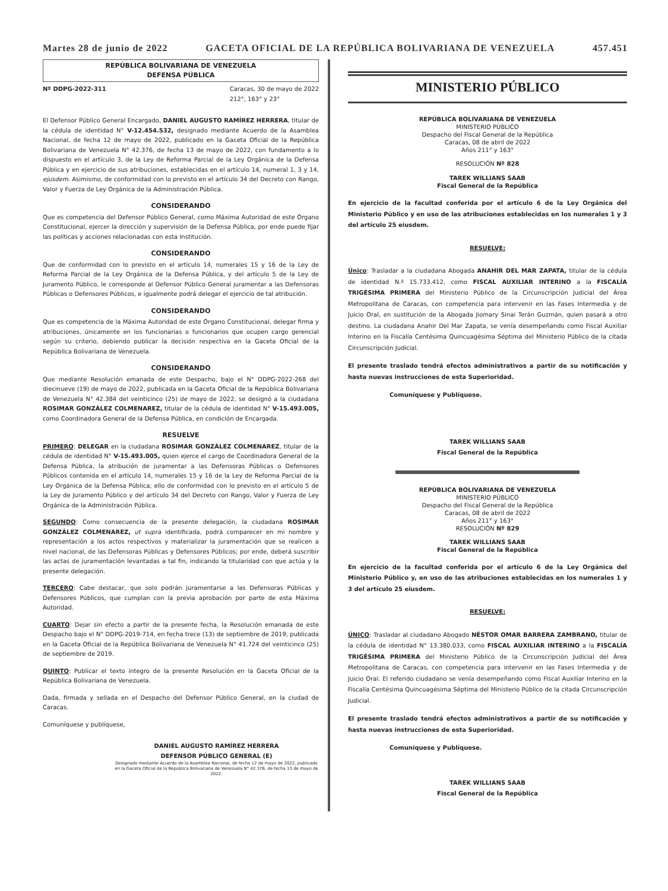Martes 28 de junio de 2022 GACETA OFICIAL DE LA REPÚBLICA BOLIVARIANA DE VENEZUELA 457.451
REPÚBLICA BOLIVARIANA DE VENEZUELA
DEFENSA PÚBLICA
Nº DDPG-2022-311 Caracas, 30 de mayo de 2022
212°, 163° y 23°
El Defensor Público General Encargado, DANIEL AUGUSTO RAMÍREZ HERRERA, titular de la cédula de identidad N° V-12.454.532, designado mediante Acuerdo de la Asamblea Nacional, de fecha 12 de mayo de 2022, publicado en la Gaceta Oficial de la República Bolivariana de Venezuela N° 42.376, de fecha 13 de mayo de 2022, con fundamento a lo dispuesto en el artículo 3, de la Ley de Reforma Parcial de la Ley Orgánica de la Defensa Pública y en ejercicio de sus atribuciones, establecidas en el artículo 14, numeral 1, 3 y 14, ejusdem. Asimismo, de conformidad con lo previsto en el artículo 34 del Decreto con Rango, Valor y Fuerza de Ley Orgánica de la Administración Pública.
CONSIDERANDO
Que es competencia del Defensor Público General, como Máxima Autoridad de este Órgano Constitucional, ejercer la dirección y supervisión de la Defensa Pública, por ende puede fijar las políticas y acciones relacionadas con esta Institución.
CONSIDERANDO
Que de conformidad con lo previsto en el artículo 14, numerales 15 y 16 de la Ley de Reforma Parcial de la Ley Orgánica de la Defensa Pública, y del artículo 5 de la Ley de Juramento Público, le corresponde al Defensor Público General juramentar a las Defensoras Públicas o Defensores Públicos, e igualmente podrá delegar el ejercicio de tal atribución.
CONSIDERANDO
Que es competencia de la Máxima Autoridad de este Órgano Constitucional, delegar firma y atribuciones, únicamente en los funcionarias o funcionarios que ocupen cargo gerencial según su criterio, debiendo publicar la decisión respectiva en la Gaceta Oficial de la República Bolivariana de Venezuela.
CONSIDERANDO
Que mediante Resolución emanada de este Despacho, bajo el N° DDPG-2022-268 del diecinueve (19) de mayo de 2022, publicada en la Gaceta Oficial de la República Bolivariana de Venezuela N° 42.384 del veinticinco (25) de mayo de 2022, se designó a la ciudadana ROSIMAR GONZÁLEZ COLMENAREZ, titular de la cédula de identidad N° V-15.493.005, como Coordinadora General de la Defensa Pública, en condición de Encargada.
RESUELVE
PRIMERO: DELEGAR en la ciudadana ROSIMAR GONZÁLEZ COLMENAREZ, titular de la cédula de identidad N° V-15.493.005, quien ejerce el cargo de Coordinadora General de la Defensa Pública, la atribución de juramentar a las Defensoras Públicas o Defensores Públicos contenida en el artículo 14, numerales 15 y 16 de la Ley de Reforma Parcial de la Ley Orgánica de la Defensa Pública; ello de conformidad con lo previsto en el artículo 5 de la Ley de Juramento Público y del artículo 34 del Decreto con Rango, Valor y Fuerza de Ley Orgánica de la Administración Pública.
SEGUNDO: Como consecuencia de la presente delegación, la ciudadana ROSIMAR GONZÁLEZ COLMENAREZ, ut supra identificada, podrá comparecer en mi nombre y representación a los actos respectivos y materializar la juramentación que se realicen a nivel nacional, de las Defensoras Públicas y Defensores Públicos; por ende, deberá suscribir las actas de juramentación levantadas a tal fin, indicando la titularidad con que actúa y la presente delegación.
TERCERO: Cabe destacar, que solo podrán juramentarse a las Defensoras Públicas y Defensores Públicos, que cumplan con la previa aprobación por parte de esta Máxima Autoridad.
CUARTO: Dejar sin efecto a partir de la presente fecha, la Resolución emanada de este Despacho bajo el N° DDPG-2019-714, en fecha trece (13) de septiembre de 2019, publicada en la Gaceta Oficial de la República Bolivariana de Venezuela N° 41.724 del veinticinco (25) de septiembre de 2019.
QUINTO: Publicar el texto íntegro de la presente Resolución en la Gaceta Oficial de la República Bolivariana de Venezuela.
Dada, firmada y sellada en el Despacho del Defensor Público General, en la ciudad de Caracas.
Comuníquese y publíquese,
DANIEL AUGUSTO RAMÍREZ HERRERA
DEFENSOR PÚBLICO GENERAL (E)
Designado mediante Acuerdo de la Asamblea Nacional, de fecha 12 de mayo de 2022, publicado en la Gaceta Oficial de la República Bolivariana de Venezuela N° 42.376, de fecha 13 de mayo de 2022.
MINISTERIO PÚBLICO
REPÚBLICA BOLIVARIANA DE VENEZUELA
MINISTERIO PÚBLICO
Despacho del Fiscal General de la República
Caracas, 08 de abril de 2022
Años 211° y 163°
RESOLUCIÓN Nº 828
TAREK WILLIANS SAAB
Fiscal General de la República
En ejercicio de la facultad conferida por el artículo 6 de la Ley Orgánica del Ministerio Público y en uso de las atribuciones establecidas en los numerales 1 y 3 del artículo 25 eiusdem.
RESUELVE:
Único: Trasladar a la ciudadana Abogada ANAHIR DEL MAR ZAPATA, titular de la cédula de identidad N.º 15.733.412, como FISCAL AUXILIAR INTERINO a la FISCALÍA TRIGÉSIMA PRIMERA del Ministerio Público de la Circunscripción Judicial del Área Metropolitana de Caracas, con competencia para intervenir en las Fases Intermedia y de Juicio Oral, en sustitución de la Abogada Jiomary Sinai Terán Guzmán, quien pasará a otro destino. La ciudadana Anahir Del Mar Zapata, se venía desempeñando como Fiscal Auxiliar Interino en la Fiscalía Centésima Quincuagésima Séptima del Ministerio Público de la citada Circunscripción Judicial.
El presente traslado tendrá efectos administrativos a partir de su notificación y hasta nuevas instrucciones de esta Superioridad.
Comuníquese y Publíquese.
TAREK WILLIANS SAAB
Fiscal General de la República
REPÚBLICA BOLIVARIANA DE VENEZUELA
MINISTERIO PÚBLICO
Despacho del Fiscal General de la República
Caracas, 08 de abril de 2022
Años 211° y 163°
RESOLUCIÓN Nº 829
TAREK WILLIANS SAAB
Fiscal General de la República
En ejercicio de la facultad conferida por el artículo 6 de la Ley Orgánica del Ministerio Público y, en uso de las atribuciones establecidas en los numerales 1 y 3 del artículo 25 eiusdem.
RESUELVE:
ÚNICO: Trasladar al ciudadano Abogado NÉSTOR OMAR BARRERA ZAMBRANO, titular de la cédula de identidad N° 13.380.033, como FISCAL AUXILIAR INTERINO a la FISCALÍA TRIGÉSIMA PRIMERA del Ministerio Público de la Circunscripción Judicial del Área Metropolitana de Caracas, con competencia para intervenir en las Fases Intermedia y de Juicio Oral. El referido ciudadano se venía desempeñando como Fiscal Auxiliar Interino en la Fiscalía Centésima Quincuagésima Séptima del Ministerio Público de la citada Circunscripción Judicial.
El presente traslado tendrá efectos administrativos a partir de su notificación y hasta nuevas instrucciones de esta Superioridad.
Comuníquese y Publíquese.
TAREK WILLIANS SAAB
Fiscal General de la República